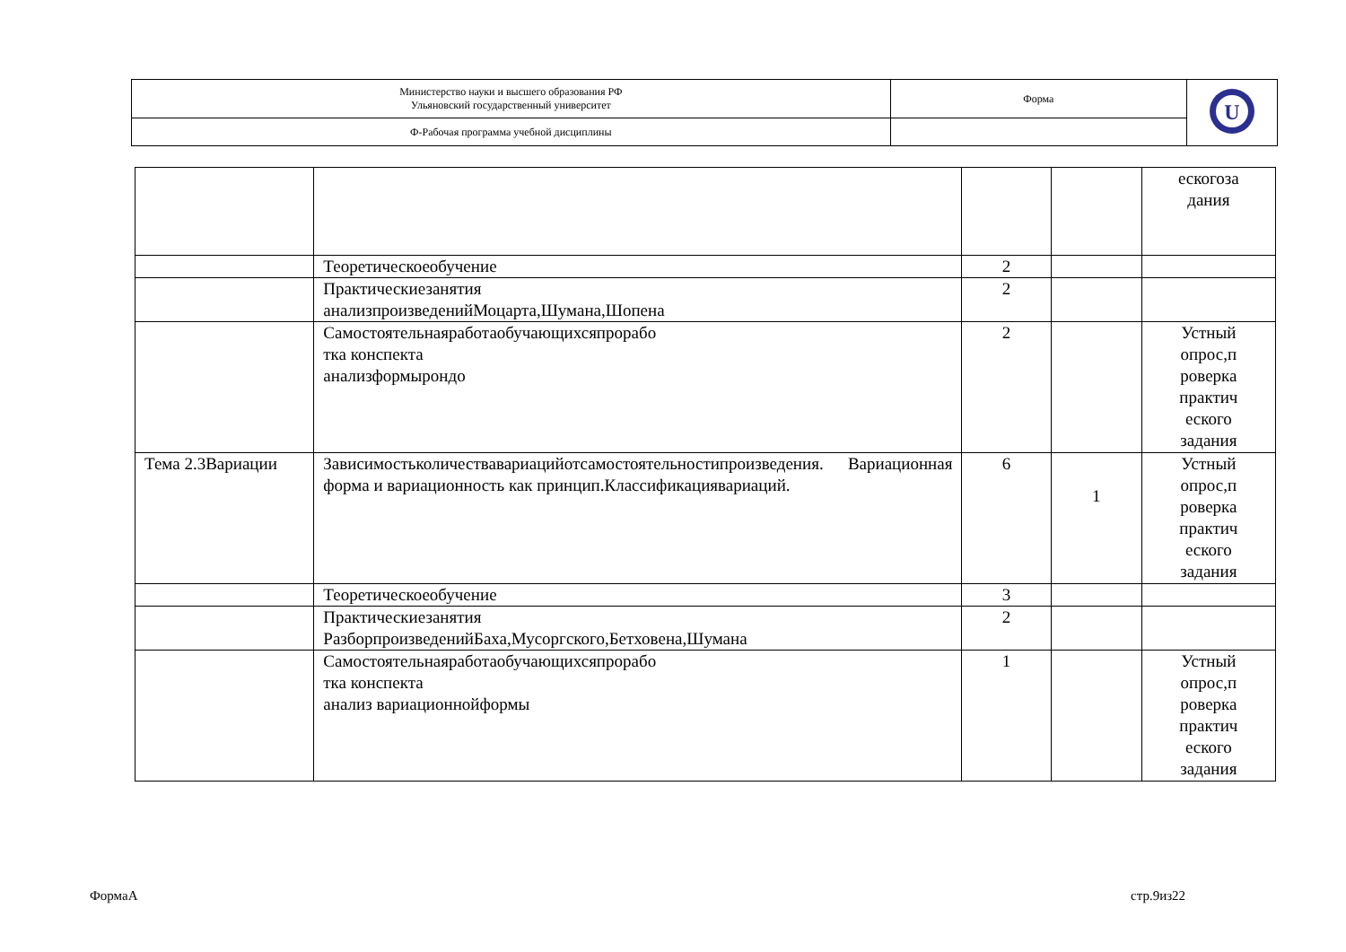| Министерство науки и высшего образования РФ Ульяновский государственный университет | Форма | U |
| Ф-Рабочая программа учебной дисциплины | | |
| | | | | ескогоза дания |
| | Теоретическоеобучение | 2 | | |
| | Практическиезанятия анализпроизведенийМоцарта,Шумана,Шопена | 2 | | |
| | Самостоятельнаяработаобучающихсяпрорабо тка конспекта анализформырондо | 2 | | Устный опрос,п роверка практич еского задания |
| Тема 2.3Вариации | Зависимостьколичествавариацийотсамостоятельностипроизведения. Вариационная форма и вариационность как принцип.Классификациявариаций. | 6 | 1 | Устный опрос,п роверка практич еского задания |
| | Теоретическоеобучение | 3 | | |
| | Практическиезанятия РазборпроизведенийБаха,Мусоргского,Бетховена,Шумана | 2 | | |
| | Самостоятельнаяработаобучающихсяпрорабо тка конспекта анализ вариационнойформы | 1 | | Устный опрос,п роверка практич еского задания |
ФормаА стр.9из22